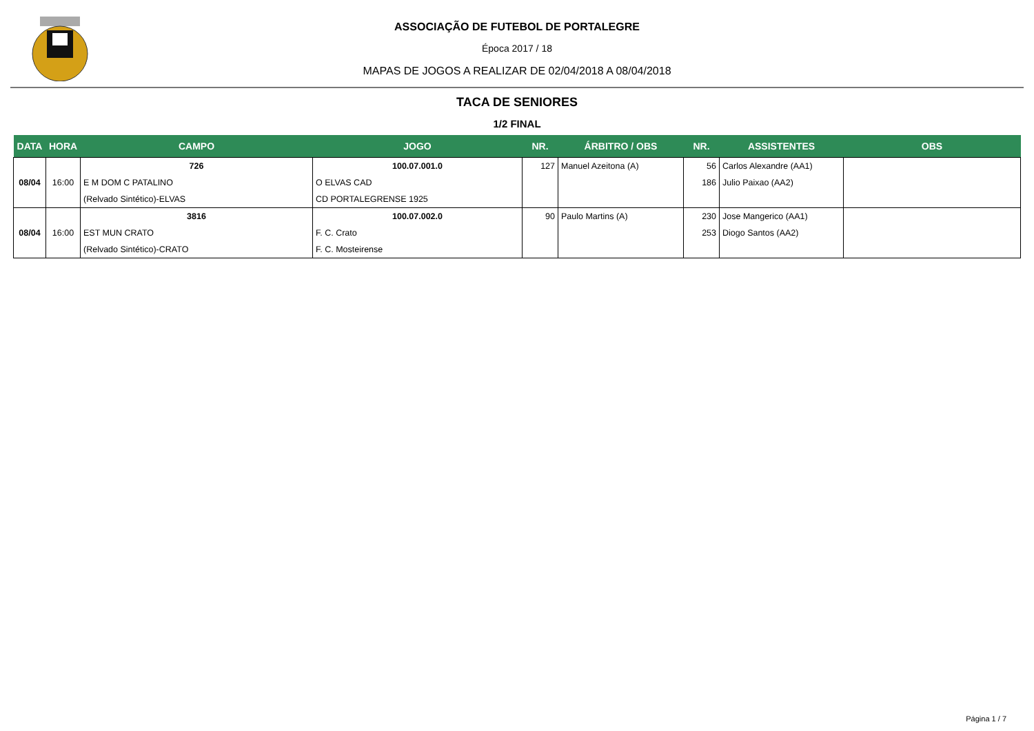ASSOCIAÇÃO DE FUTEBOL DE PORTALEGRE
Época 2017 / 18
MAPAS DE JOGOS A REALIZAR DE 02/04/2018 A 08/04/2018
TACA DE SENIORES
1/2 FINAL
| DATA | HORA | CAMPO | JOGO | NR. | ÁRBITRO / OBS | NR. | ASSISTENTES | OBS |
| --- | --- | --- | --- | --- | --- | --- | --- | --- |
| 08/04 | 16:00 | 726 | 100.07.001.0 | 127 | Manuel Azeitona (A) | 56 186 | Carlos Alexandre (AA1) Julio Paixao (AA2) | |
| | | E M DOM C PATALINO | O ELVAS CAD | | | | | |
| | | (Relvado Sintético)-ELVAS | CD PORTALEGRENSE 1925 | | | | | |
| 08/04 | 16:00 | 3816 | 100.07.002.0 | 90 | Paulo Martins (A) | 230 253 | Jose Mangerico (AA1) Diogo Santos (AA2) | |
| | | EST MUN CRATO | F. C. Crato | | | | | |
| | | (Relvado Sintético)-CRATO | F. C. Mosteirense | | | | | |
Página 1 / 7